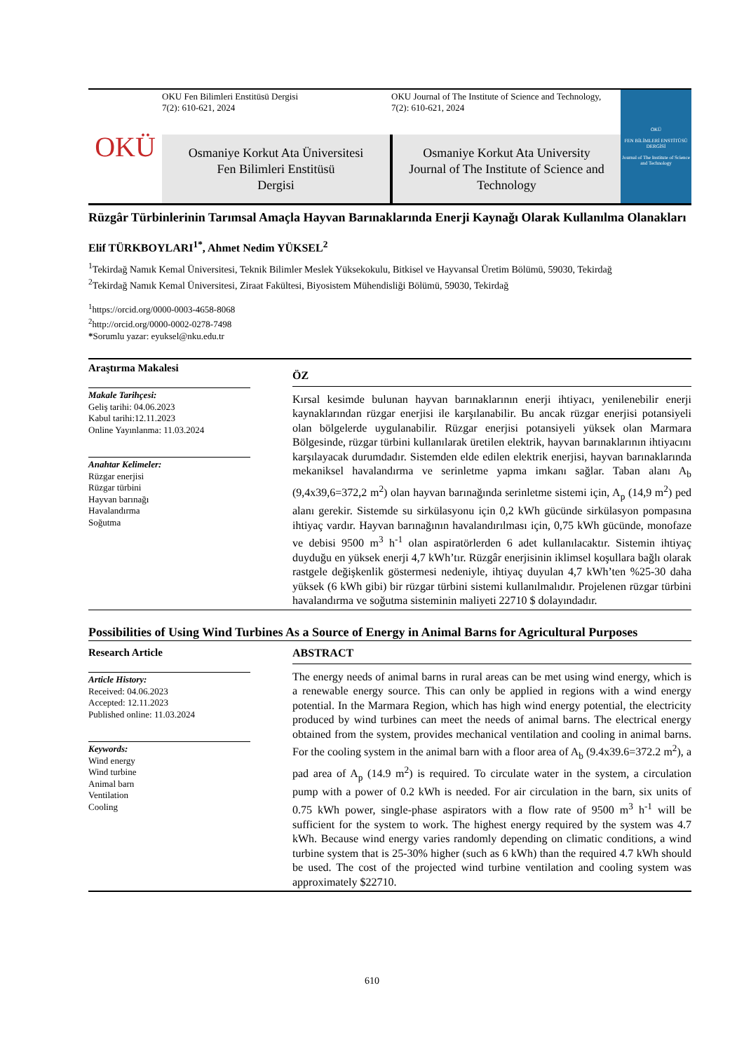OKÜ
OKU Fen Bilimleri Enstitüsü Dergisi
7(2): 610-621, 2024
OKU Journal of The Institute of Science and Technology,
7(2): 610-621, 2024
Osmaniye Korkut Ata Üniversitesi
Fen Bilimleri Enstitüsü
Dergisi
Osmaniye Korkut Ata University
Journal of The Institute of Science and
Technology
OKÜ
FEN BİLİMLERİ ENSTİTÜSÜ DERGİSİ
Journal of The Institute of Science and Technology
Rüzgâr Türbinlerinin Tarımsal Amaçla Hayvan Barınaklarında Enerji Kaynağı Olarak Kullanılma Olanakları
Elif TÜRKBOYLARI<sup>1*</sup>, Ahmet Nedim YÜKSEL<sup>2</sup>
<sup>1</sup> Tekirdağ Namık Kemal Üniversitesi, Teknik Bilimler Meslek Yüksekokulu, Bitkisel ve Hayvansal Üretim Bölümü, 59030, Tekirdağ
<sup>2</sup> Tekirdağ Namık Kemal Üniversitesi, Ziraat Fakültesi, Biyosistem Mühendisliği Bölümü, 59030, Tekirdağ
<sup>1</sup> https://orcid.org/0000-0003-4658-8068
<sup>2</sup> http://orcid.org/0000-0002-0278-7498
*Sorumlu yazar: eyuksel@nku.edu.tr
Araştırma Makalesi
Makale Tarihçesi:
Geliş tarihi: 04.06.2023
Kabul tarihi:12.11.2023
Online Yayınlanma: 11.03.2024
Anahtar Kelimeler:
Rüzgar enerjisi
Rüzgar türbini
Hayvan barınağı
Havalandırma
Soğutma
ÖZ
Kırsal kesimde bulunan hayvan barınaklarının enerji ihtiyacı, yenilenebilir enerji kaynaklarından rüzgar enerjisi ile karşılanabilir. Bu ancak rüzgar enerjisi potansiyeli olan bölgelerde uygulanabilir. Rüzgar enerjisi potansiyeli yüksek olan Marmara Bölgesinde, rüzgar türbini kullanılarak üretilen elektrik, hayvan barınaklarının ihtiyacını karşılayacak durumdadır. Sistemden elde edilen elektrik enerjisi, hayvan barınaklarında mekaniksel havalandırma ve serinletme yapma imkanı sağlar. Taban alanı A<sub>b</sub> (9,4x39,6=372,2 m<sup>2</sup>) olan hayvan barınağında serinletme sistemi için, A<sub>p</sub> (14,9 m<sup>2</sup>) ped alanı gerekir. Sistemde su sirkülasyonu için 0,2 kWh gücünde sirkülasyon pompasına ihtiyaç vardır. Hayvan barınağının havalandırılması için, 0,75 kWh gücünde, monofaze ve debisi 9500 m<sup>3</sup> h<sup>-1</sup> olan aspiratörlerden 6 adet kullanılacaktır. Sistemin ihtiyaç duyduğu en yüksek enerji 4,7 kWh’tır. Rüzgâr enerjisinin iklimsel koşullara bağlı olarak rastgele değişkenlik göstermesi nedeniyle, ihtiyaç duyulan 4,7 kWh’ten %25-30 daha yüksek (6 kWh gibi) bir rüzgar türbini sistemi kullanılmalıdır. Projelenen rüzgar türbini havalandırma ve soğutma sisteminin maliyeti 22710 $ dolayındadır.
Possibilities of Using Wind Turbines As a Source of Energy in Animal Barns for Agricultural Purposes
Research Article
Article History:
Received: 04.06.2023
Accepted: 12.11.2023
Published online: 11.03.2024
Keywords:
Wind energy
Wind turbine
Animal barn
Ventilation
Cooling
ABSTRACT
The energy needs of animal barns in rural areas can be met using wind energy, which is a renewable energy source. This can only be applied in regions with a wind energy potential. In the Marmara Region, which has high wind energy potential, the electricity produced by wind turbines can meet the needs of animal barns. The electrical energy obtained from the system, provides mechanical ventilation and cooling in animal barns. For the cooling system in the animal barn with a floor area of A<sub>b</sub> (9.4x39.6=372.2 m<sup>2</sup>), a pad area of A<sub>p</sub> (14.9 m<sup>2</sup>) is required. To circulate water in the system, a circulation pump with a power of 0.2 kWh is needed. For air circulation in the barn, six units of 0.75 kWh power, single-phase aspirators with a flow rate of 9500 m<sup>3</sup> h<sup>-1</sup> will be sufficient for the system to work. The highest energy required by the system was 4.7 kWh. Because wind energy varies randomly depending on climatic conditions, a wind turbine system that is 25-30% higher (such as 6 kWh) than the required 4.7 kWh should be used. The cost of the projected wind turbine ventilation and cooling system was approximately $22710.
610